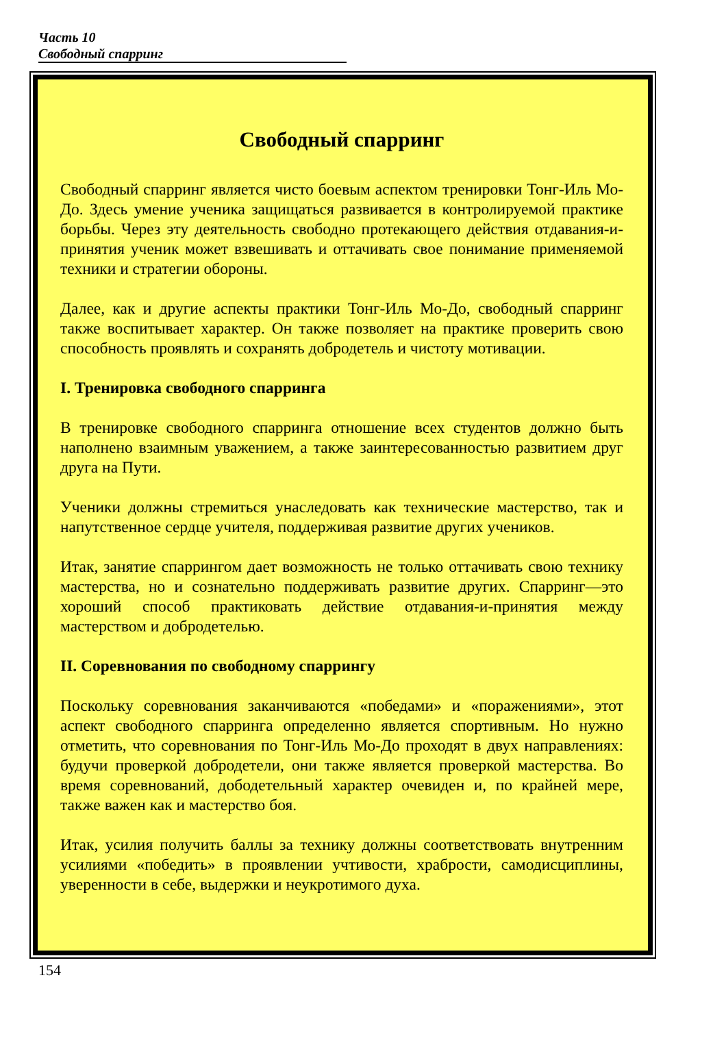Часть 10
Свободный спарринг
Свободный спарринг
Свободный спарринг является чисто боевым аспектом тренировки Тонг-Иль Мо-До. Здесь умение ученика защищаться развивается в контролируемой практике борьбы. Через эту деятельность свободно протекающего действия отдавания-и-принятия ученик может взвешивать и оттачивать свое понимание применяемой техники и стратегии обороны.
Далее, как и другие аспекты практики Тонг-Иль Мо-До, свободный спарринг также воспитывает характер. Он также позволяет на практике проверить свою способность проявлять и сохранять добродетель и чистоту мотивации.
I. Тренировка свободного спарринга
В тренировке свободного спарринга отношение всех студентов должно быть наполнено взаимным уважением, а также заинтересованностью развитием друг друга на Пути.
Ученики должны стремиться унаследовать как технические мастерство, так и напутственное сердце учителя, поддерживая развитие других учеников.
Итак, занятие спаррингом дает возможность не только оттачивать свою технику мастерства, но и сознательно поддерживать развитие других. Спарринг—это хороший способ практиковать действие отдавания-и-принятия между мастерством и добродетелью.
II. Соревнования по свободному спаррингу
Поскольку соревнования заканчиваются «победами» и «поражениями», этот аспект свободного спарринга определенно является спортивным. Но нужно отметить, что соревнования по Тонг-Иль Мо-До проходят в двух направлениях: будучи проверкой добродетели, они также является проверкой мастерства. Во время соревнований, дободетельный характер очевиден и, по крайней мере, также важен как и мастерство боя.
Итак, усилия получить баллы за технику должны соответствовать внутренним усилиями «победить» в проявлении учтивости, храбрости, самодисциплины, уверенности в себе, выдержки и неукротимого духа.
154